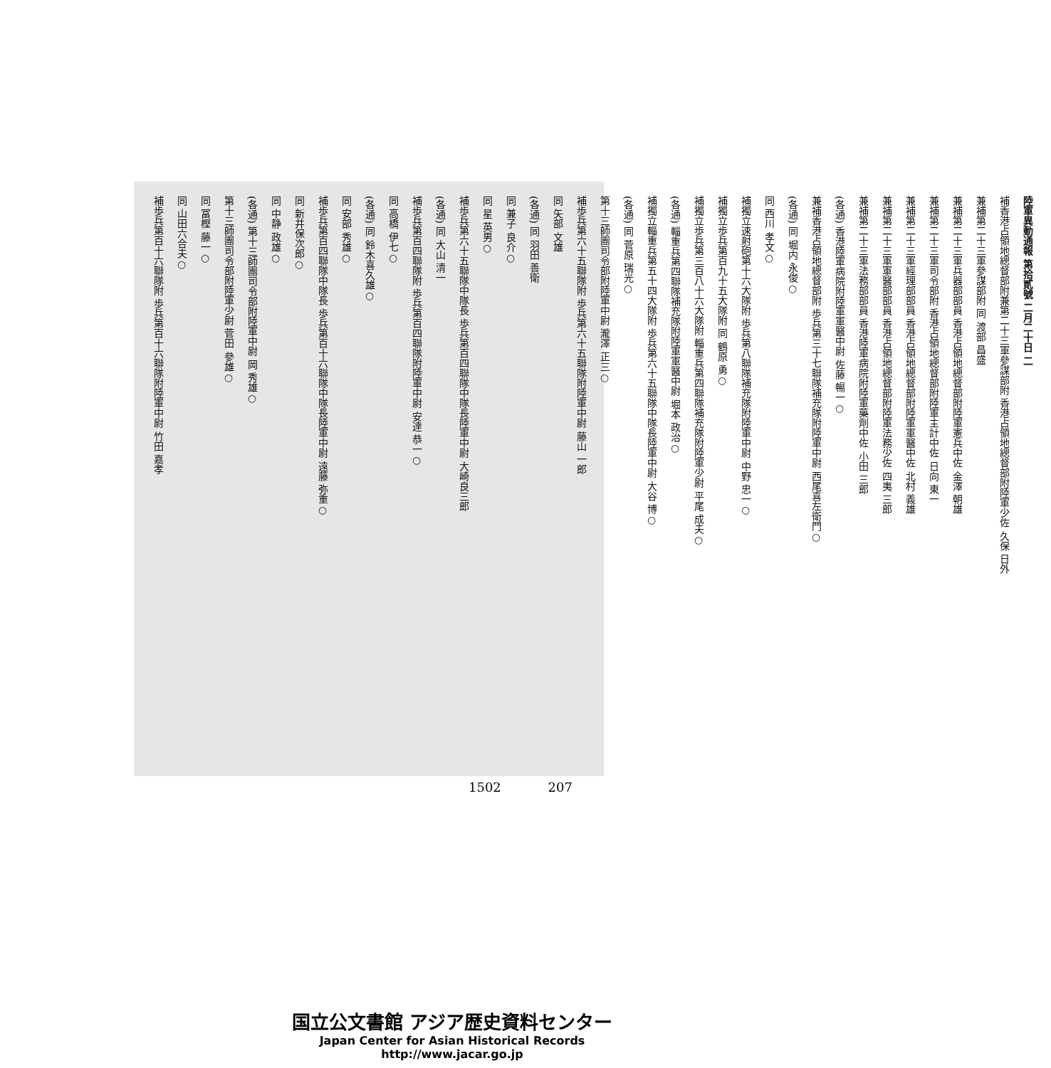陸軍異動通報 第拾貳號 二月二十日 二
補香港占領地總督部附兼第二十三軍參謀部附 香港占領地總督部附陸軍少佐 久保 日外
兼補第二十三軍參謀部附 同 渡部 昌盛
兼補第二十三軍兵器部部員 香港占領地總督部附陸軍憲兵中佐 金澤 朝雄
兼補第二十三軍司令部附 香港占領地總督部附陸軍主計中佐 日向 東一
兼補第二十三軍經理部部員 香港占領地總督部附陸軍軍醫中佐 北村 義雄
兼補第二十三軍軍醫部部員 香港占領地總督部附陸軍法務少佐 四夷 三郎
兼補第二十三軍法務部部員 香港陸軍病院附陸軍藥劑中佐 小田 三郎
(各通) 香港陸軍病院附陸軍軍醫中尉 佐藤 暢一○
兼補香港占領地總督部附 歩兵第三十七聯隊補充隊附陸軍中尉 西尾喜左衛門○
(各通) 同 堀内 永俊○
同 西川 孝文○
補獨立速射砲第十六大隊附 歩兵第八聯隊補充隊附陸軍中尉 中野 忠一○
補獨立歩兵第百九十五大隊附 同 鶴原 勇○
補獨立歩兵第三百八十六大隊附 輜重兵第四聯隊補充隊附陸軍少尉 平尾 成夫○
(各通) 輜重兵第四聯隊補充隊附陸軍軍醫中尉 堀本 政治○
補獨立輜重兵第五十四大隊附 歩兵第六十五聯隊中隊長陸軍中尉 大谷 博○
(各通) 同 菅原 瑞光○
第十三師團司令部附陸軍中尉 瀧澤 正三○
補歩兵第六十五聯隊附 歩兵第六十五聯隊附陸軍中尉 藤山 一郎
同 矢部 文雄
(各通) 同 羽田 善衛
同 兼子 良介○
同 星 英男○
補歩兵第六十五聯隊中隊長 歩兵第百四聯隊中隊長陸軍中尉 大崎良三郎
(各通) 同 大山 清一
補歩兵第百四聯隊附 歩兵第百四聯隊附陸軍中尉 安達 恭一○
同 高橋 伊七○
(各通) 同 鈴木喜久雄○
同 安部 秀雄○
補歩兵第百四聯隊中隊長 歩兵第百十六聯隊中隊長陸軍中尉 遠藤 弥重○
同 新井保次郎○
同 中静 政雄○
(各通) 第十三師團司令部附陸軍中尉 岡 秀雄○
第十三師團司令部附陸軍少尉 菅田 參雄○
同 冨樫 藤一○
同 山田六合夫○
補歩兵第百十六聯隊附 歩兵第百十六聯隊附陸軍中尉 竹田 嘉孝
1502 207
国立公文書館 アジア歴史資料センター
Japan Center for Asian Historical Records
http://www.jacar.go.jp